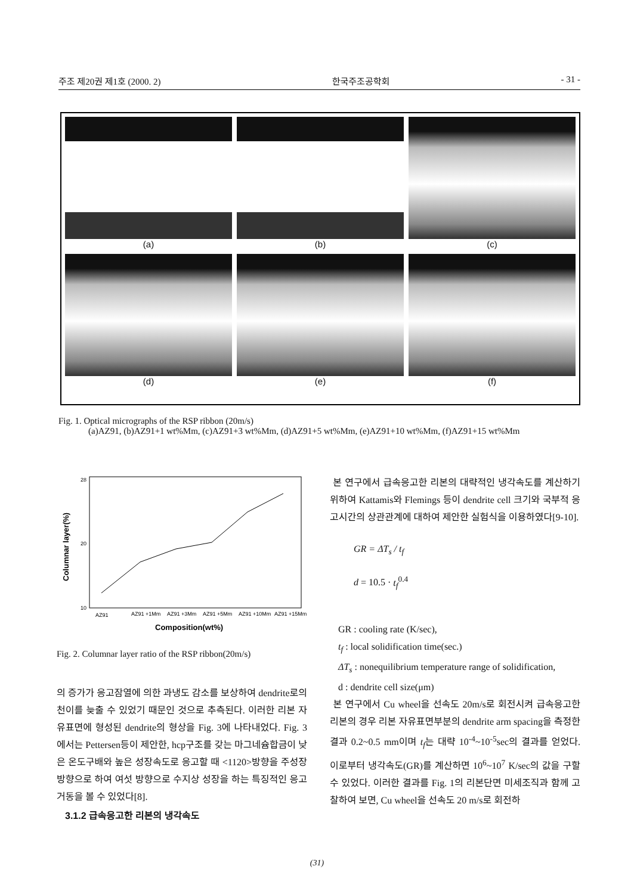주조 제20권 제1호 (2000. 2) 한국주조공학회 - 31 -
(a)
(b)
(c)
(d)
(e)
(f)
Fig. 1. Optical micrographs of the RSP ribbon (20m/s)
(a)AZ91, (b)AZ91+1 wt%Mm, (c)AZ91+3 wt%Mm, (d)AZ91+5 wt%Mm, (e)AZ91+10 wt%Mm, (f)AZ91+15 wt%Mm
10
28
20
Columnar layer(%)
AZ91
AZ91 +1Mm
AZ91 +3Mm
AZ91 +5Mm
AZ91 +10Mm
AZ91 +15Mm
Composition(wt%)
Fig. 2. Columnar layer ratio of the RSP ribbon(20m/s)
의 증가가 응고잠열에 의한 과냉도 감소를 보상하여 dendrite로의 천이를 늦출 수 있었기 때문인 것으로 추측된다. 이러한 리본 자유표면에 형성된 dendrite의 형상을 Fig. 3에 나타내었다. Fig. 3에서는 Pettersen등이 제안한, hcp구조를 갖는 마그네슘합금이 낮은 온도구배와 높은 성장속도로 응고할 때 <1120>방향을 주성장방향으로 하여 여섯 방향으로 수지상 성장을 하는 특징적인 응고거동을 볼 수 있었다[8].
3.1.2 급속응고한 리본의 냉각속도
본 연구에서 급속응고한 리본의 대략적인 냉각속도를 계산하기 위하여 Kattamis와 Flemings 등이 dendrite cell 크기와 국부적 응고시간의 상관관계에 대하여 제안한 실험식을 이용하였다[9-10].
GR = ΔT<sub>s</sub> / t<sub>f</sub>
d = 10.5 · t<sub>f</sub><sup>0.4</sup>
GR : cooling rate (K/sec),
t<sub>f</sub> : local solidification time(sec.)
ΔT<sub>s</sub> : nonequilibrium temperature range of solidification,
d : dendrite cell size(μm)
본 연구에서 Cu wheel을 선속도 20m/s로 회전시켜 급속응고한 리본의 경우 리본 자유표면부분의 dendrite arm spacing을 측정한 결과 0.2~0.5 mm이며 t<sub>f</sub>는 대략 10<sup>-4</sup>~10<sup>-5</sup>sec의 결과를 얻었다. 이로부터 냉각속도(GR)를 계산하면 10<sup>6</sup>~10<sup>7</sup> K/sec의 값을 구할 수 있었다. 이러한 결과를 Fig. 1의 리본단면 미세조직과 함께 고찰하여 보면, Cu wheel을 선속도 20 m/s로 회전하
(31)